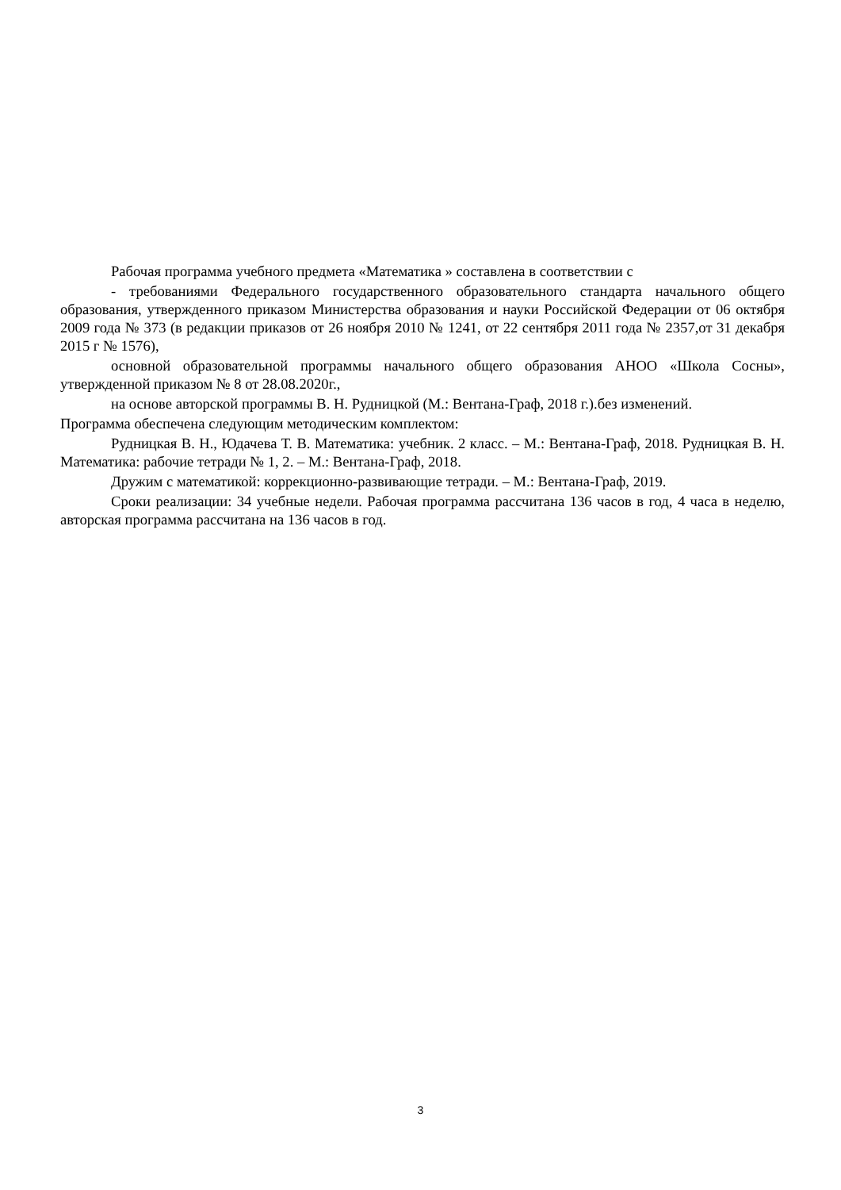Рабочая программа учебного предмета «Математика » составлена в соответствии с
- требованиями Федерального государственного образовательного стандарта начального общего образования, утвержденного приказом Министерства образования и науки Российской Федерации от 06 октября 2009 года № 373 (в редакции приказов от 26 ноября 2010 № 1241, от 22 сентября 2011 года № 2357,от 31 декабря 2015 г № 1576),
основной образовательной программы начального общего образования АНОО «Школа Сосны», утвержденной приказом № 8 от 28.08.2020г.,
на основе авторской программы В. Н. Рудницкой (М.: Вентана-Граф, 2018 г.).без изменений.
Программа обеспечена следующим методическим комплектом:
Рудницкая В. Н., Юдачева Т. В. Математика: учебник. 2 класс. – М.: Вентана-Граф, 2018. Рудницкая В. Н. Математика: рабочие тетради № 1, 2. – М.: Вентана-Граф, 2018.
Дружим с математикой: коррекционно-развивающие тетради. – М.: Вентана-Граф, 2019.
Сроки реализации: 34 учебные недели. Рабочая программа рассчитана 136 часов в год, 4 часа в неделю, авторская программа рассчитана на 136 часов в год.
3